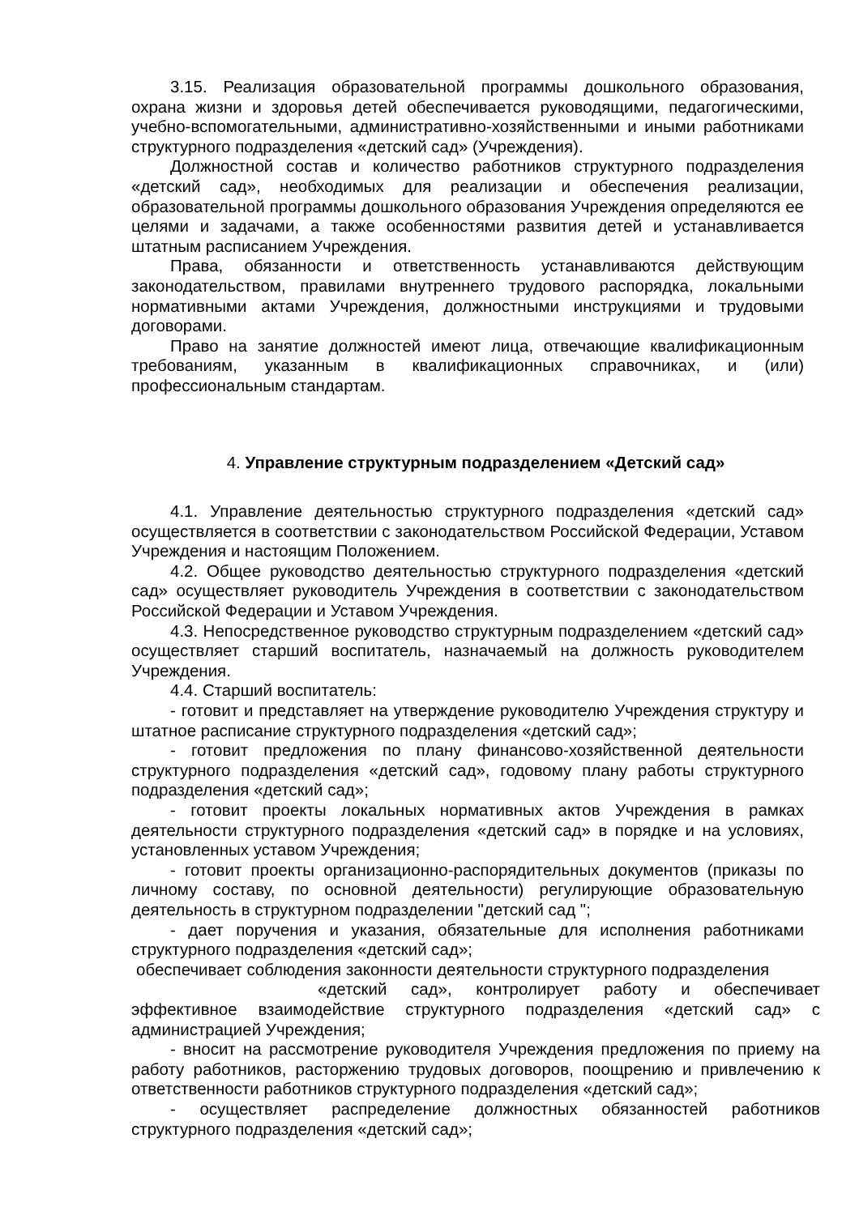3.15. Реализация образовательной программы дошкольного образования, охрана жизни и здоровья детей обеспечивается руководящими, педагогическими, учебно-вспомогательными, административно-хозяйственными и иными работниками структурного подразделения «детский сад» (Учреждения).
Должностной состав и количество работников структурного подразделения «детский сад», необходимых для реализации и обеспечения реализации, образовательной программы дошкольного образования Учреждения определяются ее целями и задачами, а также особенностями развития детей и устанавливается штатным расписанием Учреждения.
Права, обязанности и ответственность устанавливаются действующим законодательством, правилами внутреннего трудового распорядка, локальными нормативными актами Учреждения, должностными инструкциями и трудовыми договорами.
Право на занятие должностей имеют лица, отвечающие квалификационным требованиям, указанным в квалификационных справочниках, и (или) профессиональным стандартам.
4. Управление структурным подразделением «Детский сад»
4.1. Управление деятельностью структурного подразделения «детский сад» осуществляется в соответствии с законодательством Российской Федерации, Уставом Учреждения и настоящим Положением.
4.2. Общее руководство деятельностью структурного подразделения «детский сад» осуществляет руководитель Учреждения в соответствии с законодательством Российской Федерации и Уставом Учреждения.
4.3. Непосредственное руководство структурным подразделением «детский сад» осуществляет старший воспитатель, назначаемый на должность руководителем Учреждения.
4.4. Старший воспитатель:
- готовит и представляет на утверждение руководителю Учреждения структуру и штатное расписание структурного подразделения «детский сад»;
- готовит предложения по плану финансово-хозяйственной деятельности структурного подразделения «детский сад», годовому плану работы структурного подразделения «детский сад»;
- готовит проекты локальных нормативных актов Учреждения в рамках деятельности структурного подразделения «детский сад» в порядке и на условиях, установленных уставом Учреждения;
- готовит проекты организационно-распорядительных документов (приказы по личному составу, по основной деятельности) регулирующие образовательную деятельность в структурном подразделении "детский сад ";
- дает поручения и указания, обязательные для исполнения работниками структурного подразделения «детский сад»;
обеспечивает соблюдения законности деятельности структурного подразделения
«детский сад», контролирует работу и обеспечивает эффективное взаимодействие структурного подразделения «детский сад» с администрацией Учреждения;
- вносит на рассмотрение руководителя Учреждения предложения по приему на работу работников, расторжению трудовых договоров, поощрению и привлечению к ответственности работников структурного подразделения «детский сад»;
- осуществляет распределение должностных обязанностей работников структурного подразделения «детский сад»;